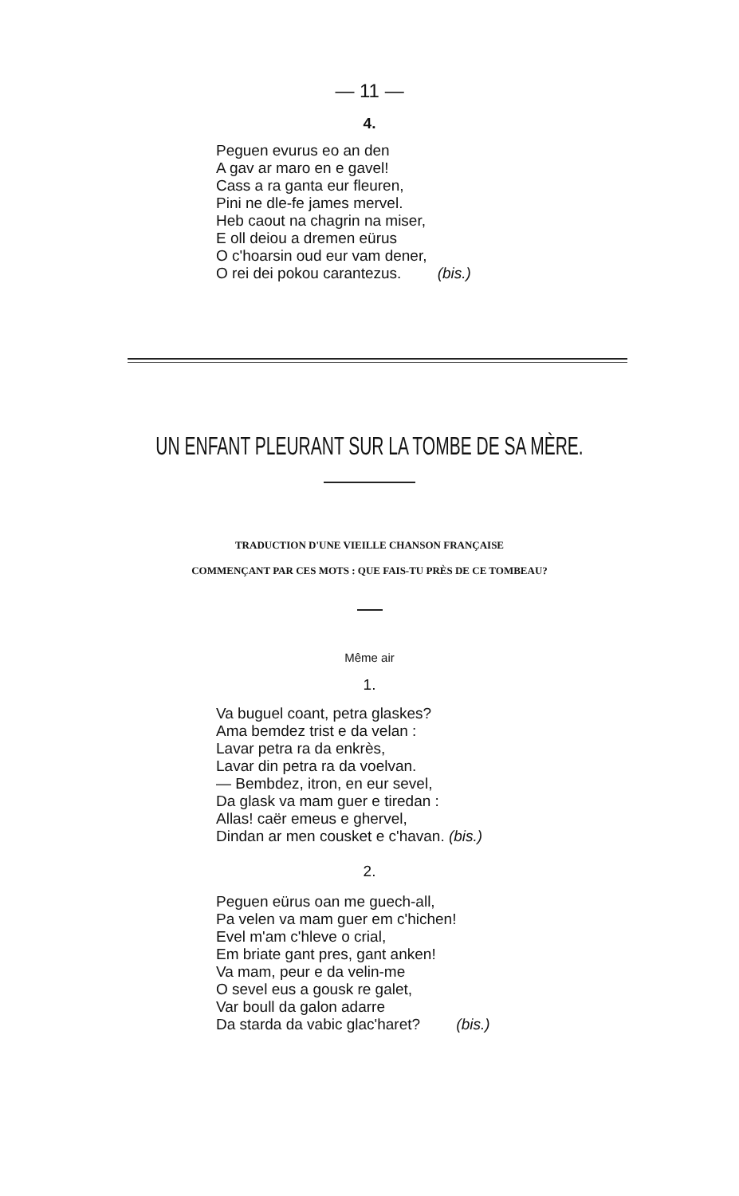— 11 —
4.
Peguen evurus eo an den
A gav ar maro en e gavel!
Cass a ra ganta eur fleuren,
Pini ne dle-fe james mervel.
Heb caout na chagrin na miser,
E oll deiou a dremen eürus
O c'hoarsin oud eur vam dener,
O rei dei pokou carantezus. (bis.)
UN ENFANT PLEURANT SUR LA TOMBE DE SA MÈRE.
TRADUCTION D'UNE VIEILLE CHANSON FRANÇAISE
COMMENÇANT PAR CES MOTS : QUE FAIS-TU PRÈS DE CE TOMBEAU?
Même air
1.
Va buguel coant, petra glaskes?
Ama bemdez trist e da velan :
Lavar petra ra da enkrès,
Lavar din petra ra da voelvan.
— Bembdez, itron, en eur sevel,
Da glask va mam guer e tiredan :
Allas! caër emeus e ghervel,
Dindan ar men cousket e c'havan. (bis.)
2.
Peguen eürus oan me guech-all,
Pa velen va mam guer em c'hichen!
Evel m'am c'hleve o crial,
Em briate gant pres, gant anken!
Va mam, peur e da velin-me
O sevel eus a gousk re galet,
Var boull da galon adarre
Da starda da vabic glac'haret? (bis.)